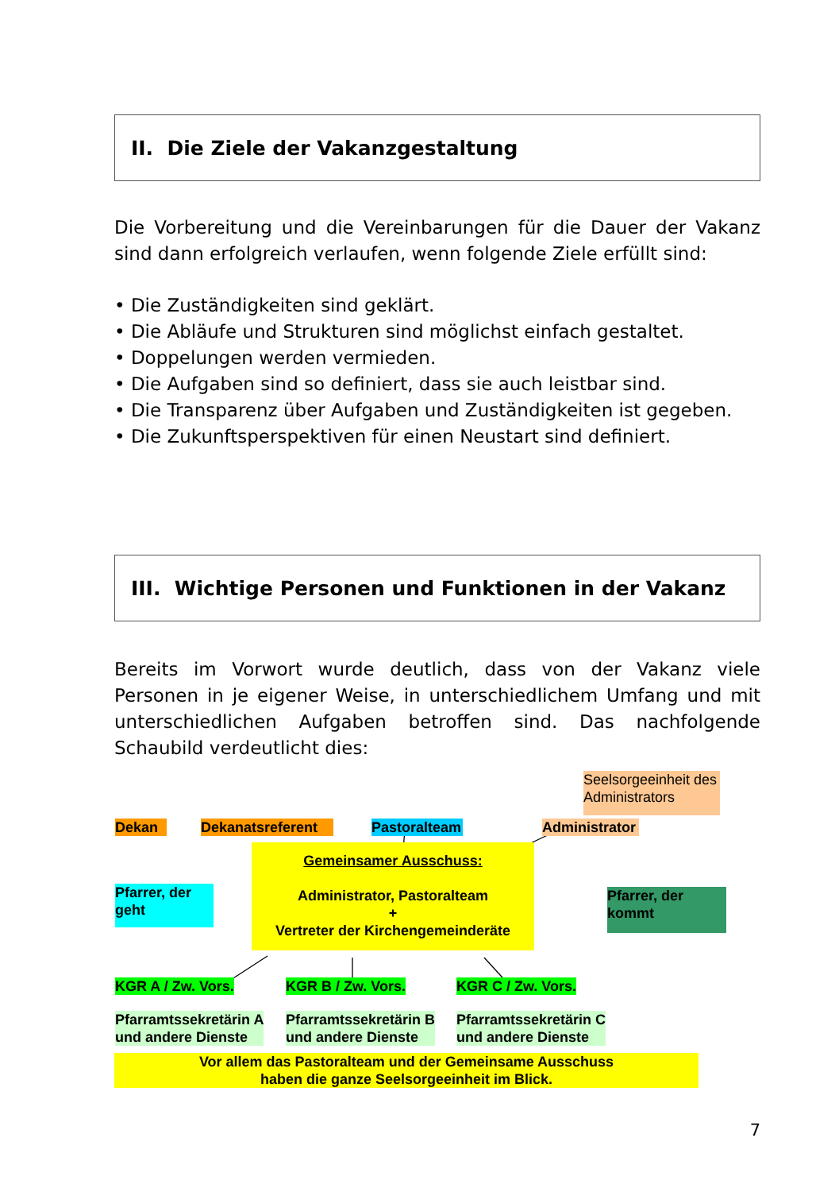II. Die Ziele der Vakanzgestaltung
Die Vorbereitung und die Vereinbarungen für die Dauer der Vakanz sind dann erfolgreich verlaufen, wenn folgende Ziele erfüllt sind:
• Die Zuständigkeiten sind geklärt.
• Die Abläufe und Strukturen sind möglichst einfach gestaltet.
• Doppelungen werden vermieden.
• Die Aufgaben sind so definiert, dass sie auch leistbar sind.
• Die Transparenz über Aufgaben und Zuständigkeiten ist gegeben.
• Die Zukunftsperspektiven für einen Neustart sind definiert.
III. Wichtige Personen und Funktionen in der Vakanz
Bereits im Vorwort wurde deutlich, dass von der Vakanz viele Personen in je eigener Weise, in unterschiedlichem Umfang und mit unterschiedlichen Aufgaben betroffen sind. Das nachfolgende Schaubild verdeutlicht dies:
Seelsorgeeinheit des Administrators
Dekan
Dekanatsreferent
Pastoralteam
Administrator
Gemeinsamer Ausschuss:
Administrator, Pastoralteam
+
Vertreter der Kirchengemeinderäte
Pfarrer, der geht
Pfarrer, der kommt
KGR A / Zw. Vors. KGR B / Zw. Vors. KGR C / Zw. Vors.
Pfarramtssekretärin A
und andere Dienste
Pfarramtssekretärin B
und andere Dienste
Pfarramtssekretärin C
und andere Dienste
Vor allem das Pastoralteam und der Gemeinsame Ausschuss
haben die ganze Seelsorgeeinheit im Blick.
7